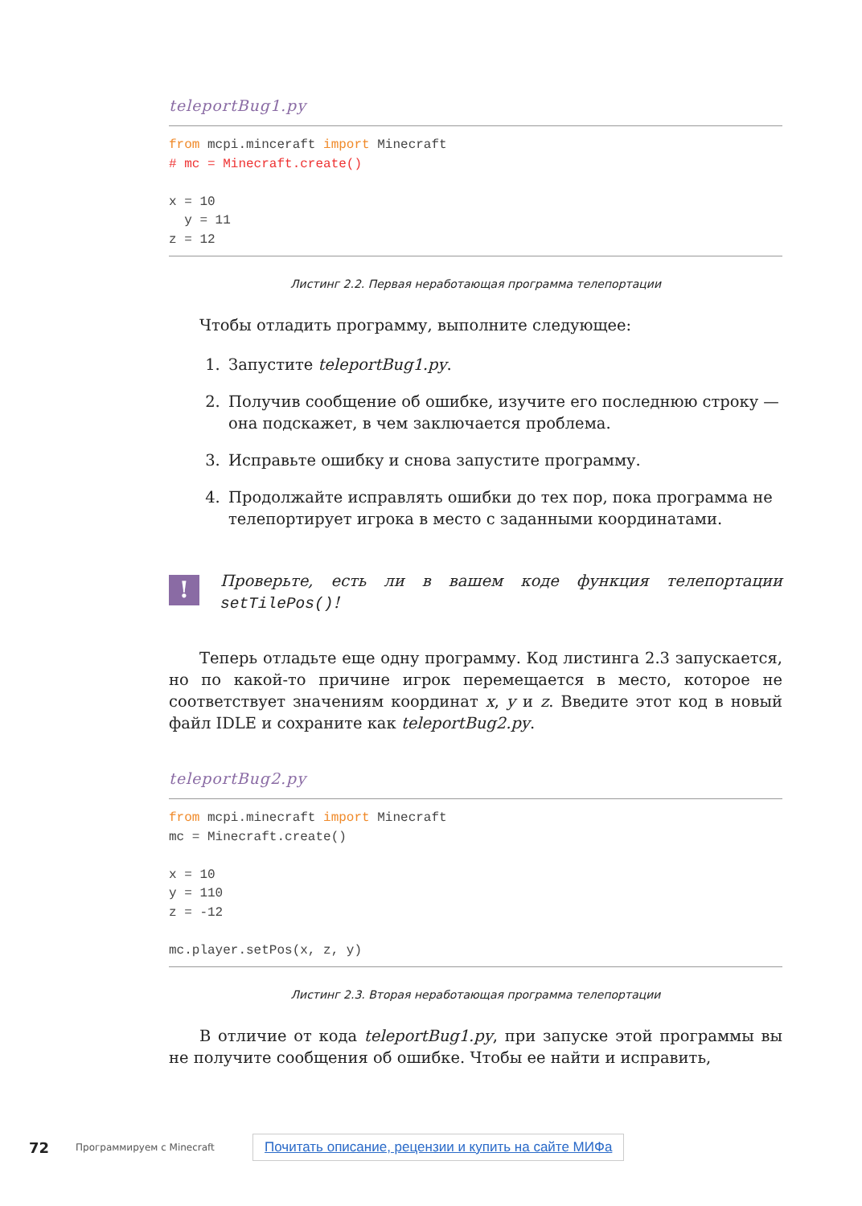teleportBug1.py
from mcpi.minceraft import Minecraft # mc = Minecraft.create() x = 10 y = 11 z = 12
Листинг 2.2. Первая неработающая программа телепортации
Чтобы отладить программу, выполните следующее:
1. Запустите teleportBug1.py.
2. Получив сообщение об ошибке, изучите его последнюю строку — она подскажет, в чем заключается проблема.
3. Исправьте ошибку и снова запустите программу.
4. Продолжайте исправлять ошибки до тех пор, пока программа не телепортирует игрока в место с заданными координатами.
!
Проверьте, есть ли в вашем коде функция телепортации setTilePos()!
Теперь отладьте еще одну программу. Код листинга 2.3 запускается, но по какой-то причине игрок перемещается в место, которое не соответствует значениям координат x, y и z. Введите этот код в новый файл IDLE и сохраните как teleportBug2.py.
teleportBug2.py
from mcpi.minecraft import Minecraft mc = Minecraft.create() x = 10 y = 110 z = -12 mc.player.setPos(x, z, y)
Листинг 2.3. Вторая неработающая программа телепортации
В отличие от кода teleportBug1.py, при запуске этой программы вы не получите сообщения об ошибке. Чтобы ее найти и исправить,
72 Программируем с Minecraft Почитать описание, рецензии и купить на сайте МИФа